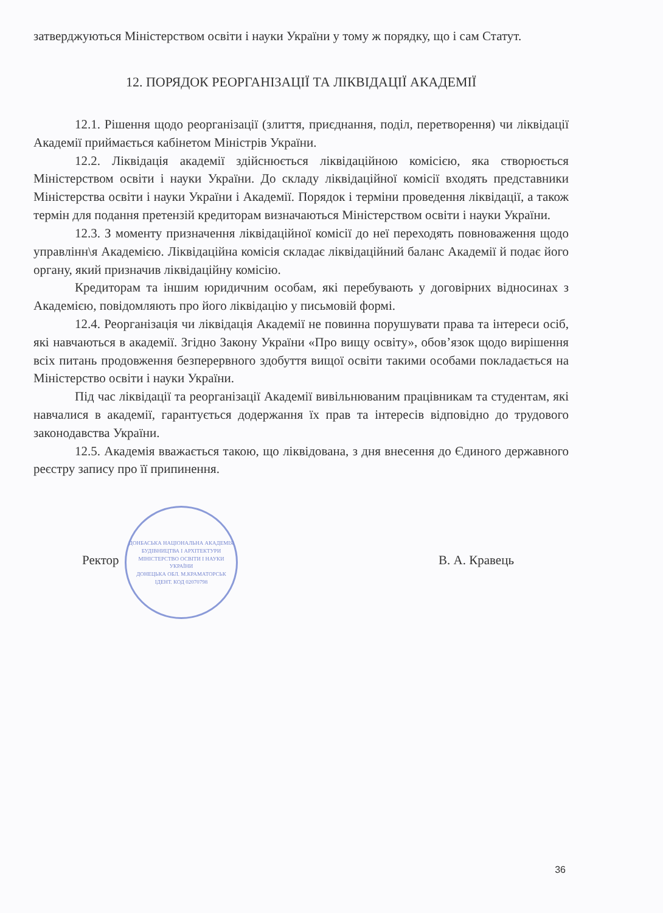затверджуються Міністерством освіти і науки України у тому ж порядку, що і сам Статут.
12. ПОРЯДОК РЕОРГАНІЗАЦІЇ ТА ЛІКВІДАЦІЇ АКАДЕМІЇ
12.1. Рішення щодо реорганізації (злиття, приєднання, поділ, перетворення) чи ліквідації Академії приймається кабінетом Міністрів України.
12.2. Ліквідація академії здійснюється ліквідаційною комісією, яка створюється Міністерством освіти і науки України. До складу ліквідаційної комісії входять представники Міністерства освіти і науки України і Академії. Порядок і терміни проведення ліквідації, а також термін для подання претензій кредиторам визначаються Міністерством освіти і науки України.
12.3. З моменту призначення ліквідаційної комісії до неї переходять повноваження щодо управлінн\я Академією. Ліквідаційна комісія складає ліквідаційний баланс Академії й подає його органу, який призначив ліквідаційну комісію.
Кредиторам та іншим юридичним особам, які перебувають у договірних відносинах з Академією, повідомляють про його ліквідацію у письмовій формі.
12.4. Реорганізація чи ліквідація Академії не повинна порушувати права та інтереси осіб, які навчаються в академії. Згідно Закону України «Про вищу освіту», обов’язок щодо вирішення всіх питань продовження безперервного здобуття вищої освіти такими особами покладається на Міністерство освіти і науки України.
Під час ліквідації та реорганізації Академії вивільнюваним працівникам та студентам, які навчалися в академії, гарантується додержання їх прав та інтересів відповідно до трудового законодавства України.
12.5. Академія вважається такою, що ліквідована, з дня внесення до Єдиного державного реєстру запису про її припинення.
ДОНБАСЬКА НАЦІОНАЛЬНА АКАДЕМІЯ БУДІВНИЦТВА І АРХІТЕКТУРИ
МІНІСТЕРСТВО ОСВІТИ І НАУКИ УКРАЇНИ
ДОНЕЦЬКА ОБЛ. М.КРАМАТОРСЬК
ІДЕНТ. КОД 02070798
Ректор В. А. Кравець
36